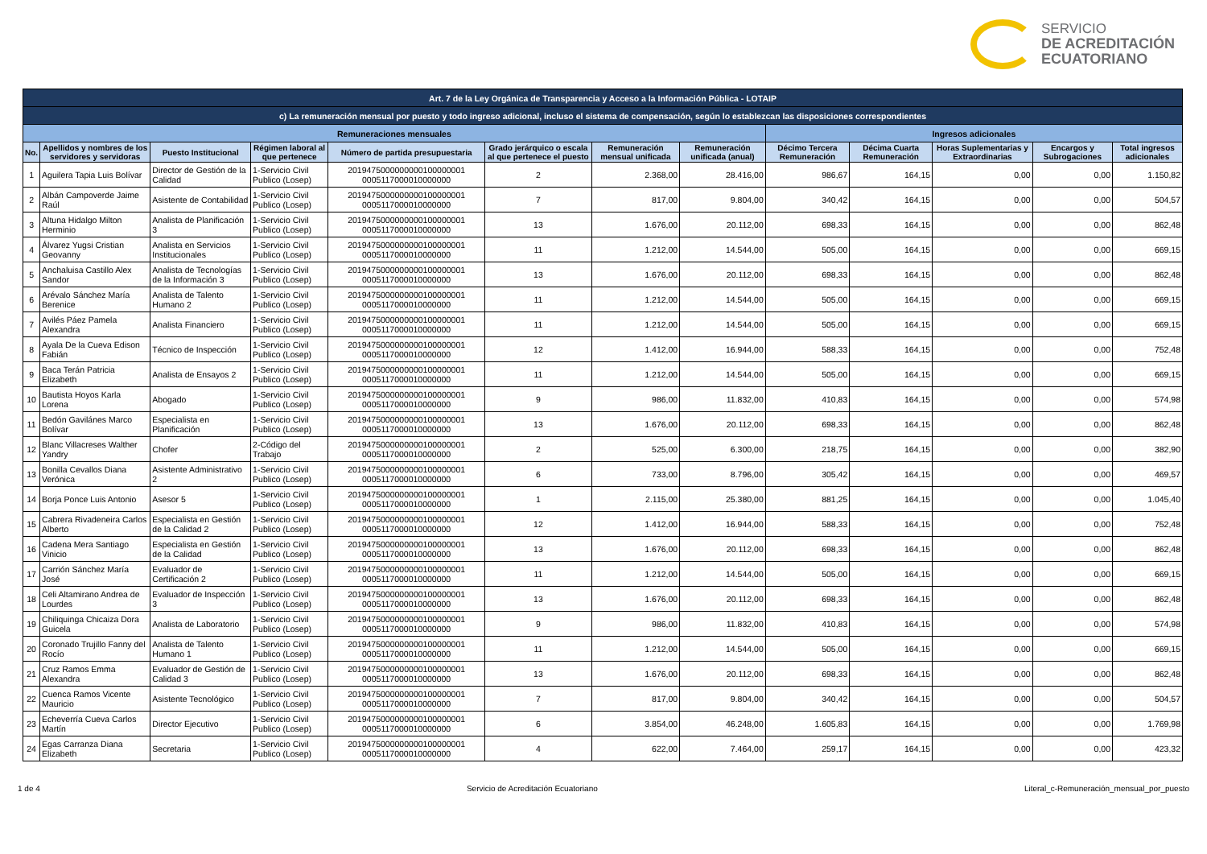SERVICIO
DE ACREDITACIÓN
ECUATORIANO
| Art. 7 de la Ley Orgánica de Transparencia y Acceso a la Información Pública - LOTAIP | | | | | | | | | | | | |
| --- | --- | --- | --- | --- | --- | --- | --- | --- | --- | --- | --- | --- |
| c) La remuneración mensual por puesto y todo ingreso adicional, incluso el sistema de compensación, según lo establezcan las disposiciones correspondientes | | | | | | | | | | | | |
| Remuneraciones mensuales | | | | | | | | Ingresos adicionales | | | | |
| No. | Apellidos y nombres de los servidores y servidoras | Puesto Institucional | Régimen laboral al que pertenece | Número de partida presupuestaria | Grado jerárquico o escala al que pertenece el puesto | Remuneración mensual unificada | Remuneración unificada (anual) | Décimo Tercera Remuneración | Décima Cuarta Remuneración | Horas Suplementarias y Extraordinarias | Encargos y Subrogaciones | Total ingresos adicionales |
| 1 | Aguilera Tapia Luis Bolívar | Director de Gestión de la Calidad | 1-Servicio Civil Publico (Losep) | 2019475000000000100000001 0005117000010000000 | 2 | 2.368,00 | 28.416,00 | 986,67 | 164,15 | 0,00 | 0,00 | 1.150,82 |
| 2 | Albán Campoverde Jaime Raúl | Asistente de Contabilidad | 1-Servicio Civil Publico (Losep) | 2019475000000000100000001 0005117000010000000 | 7 | 817,00 | 9.804,00 | 340,42 | 164,15 | 0,00 | 0,00 | 504,57 |
| 3 | Altuna Hidalgo Milton Herminio | Analista de Planificación 3 | 1-Servicio Civil Publico (Losep) | 2019475000000000100000001 0005117000010000000 | 13 | 1.676,00 | 20.112,00 | 698,33 | 164,15 | 0,00 | 0,00 | 862,48 |
| 4 | Álvarez Yugsi Cristian Geovanny | Analista en Servicios Institucionales | 1-Servicio Civil Publico (Losep) | 2019475000000000100000001 0005117000010000000 | 11 | 1.212,00 | 14.544,00 | 505,00 | 164,15 | 0,00 | 0,00 | 669,15 |
| 5 | Anchaluisa Castillo Alex Sandor | Analista de Tecnologías de la Información 3 | 1-Servicio Civil Publico (Losep) | 2019475000000000100000001 0005117000010000000 | 13 | 1.676,00 | 20.112,00 | 698,33 | 164,15 | 0,00 | 0,00 | 862,48 |
| 6 | Arévalo Sánchez María Berenice | Analista de Talento Humano 2 | 1-Servicio Civil Publico (Losep) | 2019475000000000100000001 0005117000010000000 | 11 | 1.212,00 | 14.544,00 | 505,00 | 164,15 | 0,00 | 0,00 | 669,15 |
| 7 | Avilés Páez Pamela Alexandra | Analista Financiero | 1-Servicio Civil Publico (Losep) | 2019475000000000100000001 0005117000010000000 | 11 | 1.212,00 | 14.544,00 | 505,00 | 164,15 | 0,00 | 0,00 | 669,15 |
| 8 | Ayala De la Cueva Edison Fabián | Técnico de Inspección | 1-Servicio Civil Publico (Losep) | 2019475000000000100000001 0005117000010000000 | 12 | 1.412,00 | 16.944,00 | 588,33 | 164,15 | 0,00 | 0,00 | 752,48 |
| 9 | Baca Terán Patricia Elizabeth | Analista de Ensayos 2 | 1-Servicio Civil Publico (Losep) | 2019475000000000100000001 0005117000010000000 | 11 | 1.212,00 | 14.544,00 | 505,00 | 164,15 | 0,00 | 0,00 | 669,15 |
| 10 | Bautista Hoyos Karla Lorena | Abogado | 1-Servicio Civil Publico (Losep) | 2019475000000000100000001 0005117000010000000 | 9 | 986,00 | 11.832,00 | 410,83 | 164,15 | 0,00 | 0,00 | 574,98 |
| 11 | Bedón Gavilánes Marco Bolívar | Especialista en Planificación | 1-Servicio Civil Publico (Losep) | 2019475000000000100000001 0005117000010000000 | 13 | 1.676,00 | 20.112,00 | 698,33 | 164,15 | 0,00 | 0,00 | 862,48 |
| 12 | Blanc Villacreses Walther Yandry | Chofer | 2-Código del Trabajo | 2019475000000000100000001 0005117000010000000 | 2 | 525,00 | 6.300,00 | 218,75 | 164,15 | 0,00 | 0,00 | 382,90 |
| 13 | Bonilla Cevallos Diana Verónica | Asistente Administrativo 2 | 1-Servicio Civil Publico (Losep) | 2019475000000000100000001 0005117000010000000 | 6 | 733,00 | 8.796,00 | 305,42 | 164,15 | 0,00 | 0,00 | 469,57 |
| 14 | Borja Ponce Luis Antonio | Asesor 5 | 1-Servicio Civil Publico (Losep) | 2019475000000000100000001 0005117000010000000 | 1 | 2.115,00 | 25.380,00 | 881,25 | 164,15 | 0,00 | 0,00 | 1.045,40 |
| 15 | Cabrera Rivadeneira Carlos Alberto | Especialista en Gestión de la Calidad 2 | 1-Servicio Civil Publico (Losep) | 2019475000000000100000001 0005117000010000000 | 12 | 1.412,00 | 16.944,00 | 588,33 | 164,15 | 0,00 | 0,00 | 752,48 |
| 16 | Cadena Mera Santiago Vinicio | Especialista en Gestión de la Calidad | 1-Servicio Civil Publico (Losep) | 2019475000000000100000001 0005117000010000000 | 13 | 1.676,00 | 20.112,00 | 698,33 | 164,15 | 0,00 | 0,00 | 862,48 |
| 17 | Carrión Sánchez María José | Evaluador de Certificación 2 | 1-Servicio Civil Publico (Losep) | 2019475000000000100000001 0005117000010000000 | 11 | 1.212,00 | 14.544,00 | 505,00 | 164,15 | 0,00 | 0,00 | 669,15 |
| 18 | Celi Altamirano Andrea de Lourdes | Evaluador de Inspección 3 | 1-Servicio Civil Publico (Losep) | 2019475000000000100000001 0005117000010000000 | 13 | 1.676,00 | 20.112,00 | 698,33 | 164,15 | 0,00 | 0,00 | 862,48 |
| 19 | Chiliquinga Chicaiza Dora Guicela | Analista de Laboratorio | 1-Servicio Civil Publico (Losep) | 2019475000000000100000001 0005117000010000000 | 9 | 986,00 | 11.832,00 | 410,83 | 164,15 | 0,00 | 0,00 | 574,98 |
| 20 | Coronado Trujillo Fanny del Rocío | Analista de Talento Humano 1 | 1-Servicio Civil Publico (Losep) | 2019475000000000100000001 0005117000010000000 | 11 | 1.212,00 | 14.544,00 | 505,00 | 164,15 | 0,00 | 0,00 | 669,15 |
| 21 | Cruz Ramos Emma Alexandra | Evaluador de Gestión de Calidad 3 | 1-Servicio Civil Publico (Losep) | 2019475000000000100000001 0005117000010000000 | 13 | 1.676,00 | 20.112,00 | 698,33 | 164,15 | 0,00 | 0,00 | 862,48 |
| 22 | Cuenca Ramos Vicente Mauricio | Asistente Tecnológico | 1-Servicio Civil Publico (Losep) | 2019475000000000100000001 0005117000010000000 | 7 | 817,00 | 9.804,00 | 340,42 | 164,15 | 0,00 | 0,00 | 504,57 |
| 23 | Echeverría Cueva Carlos Martín | Director Ejecutivo | 1-Servicio Civil Publico (Losep) | 2019475000000000100000001 0005117000010000000 | 6 | 3.854,00 | 46.248,00 | 1.605,83 | 164,15 | 0,00 | 0,00 | 1.769,98 |
| 24 | Egas Carranza Diana Elizabeth | Secretaria | 1-Servicio Civil Publico (Losep) | 2019475000000000100000001 0005117000010000000 | 4 | 622,00 | 7.464,00 | 259,17 | 164,15 | 0,00 | 0,00 | 423,32 |
1 de 4 Servicio de Acreditación Ecuatoriano Literal_c-Remuneración_mensual_por_puesto